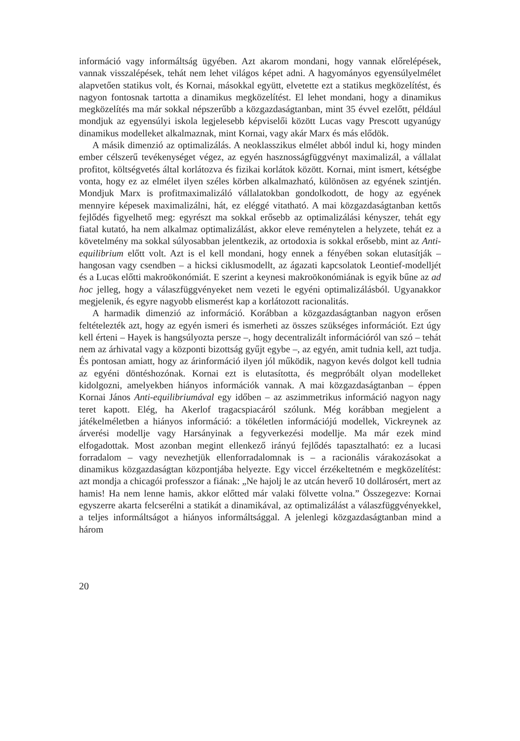információ vagy informáltság ügyében. Azt akarom mondani, hogy vannak előrelépések, vannak visszalépések, tehát nem lehet világos képet adni. A hagyományos egyensúlyelmélet alapvetően statikus volt, és Kornai, másokkal együtt, elvetette ezt a statikus megközelítést, és nagyon fontosnak tartotta a dinamikus megközelítést. El lehet mondani, hogy a dinamikus megközelítés ma már sokkal népszerűbb a közgazdaságtanban, mint 35 évvel ezelőtt, például mondjuk az egyensúlyi iskola legjelesebb képviselői között Lucas vagy Prescott ugyanúgy dinamikus modelleket alkalmaznak, mint Kornai, vagy akár Marx és más elődök.
A másik dimenzió az optimalizálás. A neoklasszikus elmélet abból indul ki, hogy minden ember célszerű tevékenységet végez, az egyén hasznosságfüggvényt maximalizál, a vállalat profitot, költségvetés által korlátozva és fizikai korlátok között. Kornai, mint ismert, kétségbe vonta, hogy ez az elmélet ilyen széles körben alkalmazható, különösen az egyének szintjén. Mondjuk Marx is profitmaximalizáló vállalatokban gondolkodott, de hogy az egyének mennyire képesek maximalizálni, hát, ez eléggé vitatható. A mai közgazdaságtanban kettős fejlődés figyelhető meg: egyrészt ma sokkal erősebb az optimalizálási kényszer, tehát egy fiatal kutató, ha nem alkalmaz optimalizálást, akkor eleve reménytelen a helyzete, tehát ez a követelmény ma sokkal súlyosabban jelentkezik, az ortodoxia is sokkal erősebb, mint az Anti-equilibrium előtt volt. Azt is el kell mondani, hogy ennek a fényében sokan elutasítják – hangosan vagy csendben – a hicksi ciklusmodellt, az ágazati kapcsolatok Leontief-modelljét és a Lucas előtti makroökonómiát. E szerint a keynesi makroökonómiának is egyik bűne az ad hoc jelleg, hogy a válaszfüggvényeket nem vezeti le egyéni optimalizálásból. Ugyanakkor megjelenik, és egyre nagyobb elismerést kap a korlátozott racionalitás.
A harmadik dimenzió az információ. Korábban a közgazdaságtanban nagyon erősen feltételezték azt, hogy az egyén ismeri és ismerheti az összes szükséges információt. Ezt úgy kell érteni – Hayek is hangsúlyozta persze –, hogy decentralizált információról van szó – tehát nem az árhivatal vagy a központi bizottság gyűjt egybe –, az egyén, amit tudnia kell, azt tudja. És pontosan amiatt, hogy az árinformáció ilyen jól működik, nagyon kevés dolgot kell tudnia az egyéni döntéshozónak. Kornai ezt is elutasította, és megpróbált olyan modelleket kidolgozni, amelyekben hiányos információk vannak. A mai közgazdaságtanban – éppen Kornai János Anti-equilibriumával egy időben – az aszimmetrikus információ nagyon nagy teret kapott. Elég, ha Akerlof tragacspiacáról szólunk. Még korábban megjelent a játékelméletben a hiányos információ: a tökéletlen információjú modellek, Vickreynek az árverési modellje vagy Harsányinak a fegyverkezési modellje. Ma már ezek mind elfogadottak. Most azonban megint ellenkező irányú fejlődés tapasztalható: ez a lucasi forradalom – vagy nevezhetjük ellenforradalomnak is – a racionális várakozásokat a dinamikus közgazdaságtan központjába helyezte. Egy viccel érzékeltetném e megközelítést: azt mondja a chicagói professzor a fiának: „Ne hajolj le az utcán heverő 10 dollárosért, mert az hamis! Ha nem lenne hamis, akkor előtted már valaki fölvette volna.” Összegezve: Kornai egyszerre akarta felcserélni a statikát a dinamikával, az optimalizálást a válaszfüggvényekkel, a teljes informáltságot a hiányos informáltsággal. A jelenlegi közgazdaságtanban mind a három
20